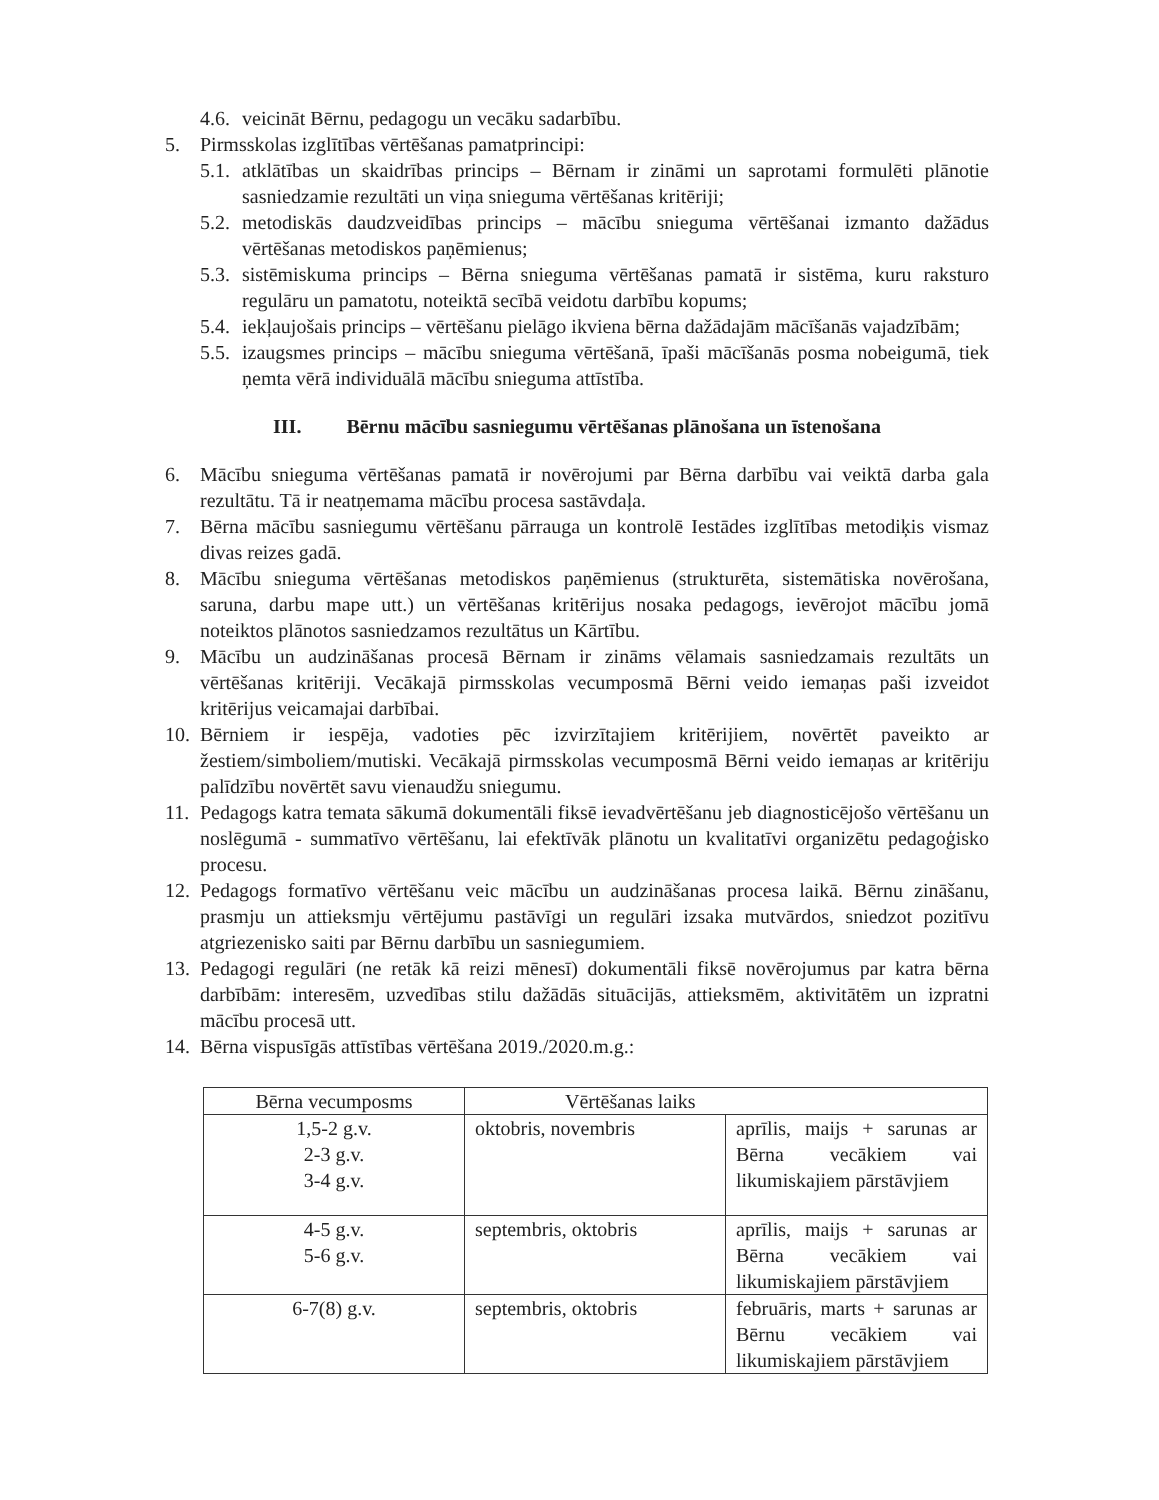4.6. veicināt Bērnu, pedagogu un vecāku sadarbību.
5. Pirmsskolas izglītības vērtēšanas pamatprincipi:
5.1. atklātības un skaidrības princips – Bērnam ir zināmi un saprotami formulēti plānotie sasniedzamie rezultāti un viņa snieguma vērtēšanas kritēriji;
5.2. metodiskās daudzveidības princips – mācību snieguma vērtēšanai izmanto dažādus vērtēšanas metodiskos paņēmienus;
5.3. sistēmiskuma princips – Bērna snieguma vērtēšanas pamatā ir sistēma, kuru raksturo regulāru un pamatotu, noteiktā secībā veidotu darbību kopums;
5.4. iekļaujošais princips – vērtēšanu pielāgo ikviena bērna dažādajām mācīšanās vajadzībām;
5.5. izaugsmes princips – mācību snieguma vērtēšanā, īpaši mācīšanās posma nobeigumā, tiek ņemta vērā individuālā mācību snieguma attīstība.
III. Bērnu mācību sasniegumu vērtēšanas plānošana un īstenošana
6. Mācību snieguma vērtēšanas pamatā ir novērojumi par Bērna darbību vai veiktā darba gala rezultātu. Tā ir neatņemama mācību procesa sastāvdaļa.
7. Bērna mācību sasniegumu vērtēšanu pārrauga un kontrolē Iestādes izglītības metodiķis vismaz divas reizes gadā.
8. Mācību snieguma vērtēšanas metodiskos paņēmienus (strukturēta, sistemātiska novērošana, saruna, darbu mape utt.) un vērtēšanas kritērijus nosaka pedagogs, ievērojot mācību jomā noteiktos plānotos sasniedzamos rezultātus un Kārtību.
9. Mācību un audzināšanas procesā Bērnam ir zināms vēlamais sasniedzamais rezultāts un vērtēšanas kritēriji. Vecākajā pirmsskolas vecumposmā Bērni veido iemaņas paši izveidot kritērijus veicamajai darbībai.
10. Bērniem ir iespēja, vadoties pēc izvirzītajiem kritērijiem, novērtēt paveikto ar žestiem/simboliem/mutiski. Vecākajā pirmsskolas vecumposmā Bērni veido iemaņas ar kritēriju palīdzību novērtēt savu vienaudžu sniegumu.
11. Pedagogs katra temata sākumā dokumentāli fiksē ievadvērtēšanu jeb diagnosticējošo vērtēšanu un noslēgumā - summatīvo vērtēšanu, lai efektīvāk plānotu un kvalitatīvi organizētu pedagoģisko procesu.
12. Pedagogs formatīvo vērtēšanu veic mācību un audzināšanas procesa laikā. Bērnu zināšanu, prasmju un attieksmju vērtējumu pastāvīgi un regulāri izsaka mutvārdos, sniedzot pozitīvu atgriezenisko saiti par Bērnu darbību un sasniegumiem.
13. Pedagogi regulāri (ne retāk kā reizi mēnesī) dokumentāli fiksē novērojumus par katra bērna darbībām: interesēm, uzvedības stilu dažādās situācijās, attieksmēm, aktivitātēm un izpratni mācību procesā utt.
14. Bērna vispusīgās attīstības vērtēšana 2019./2020.m.g.:
| Bērna vecumposms | Vērtēšanas laiks | |
| --- | --- | --- |
| 1,5-2 g.v. 2-3 g.v. 3-4 g.v. | oktobris, novembris | aprīlis, maijs + sarunas ar Bērna vecākiem vai likumiskajiem pārstāvjiem |
| 4-5 g.v. 5-6 g.v. | septembris, oktobris | aprīlis, maijs + sarunas ar Bērna vecākiem vai likumiskajiem pārstāvjiem |
| 6-7(8) g.v. | septembris, oktobris | februāris, marts + sarunas ar Bērnu vecākiem vai likumiskajiem pārstāvjiem |